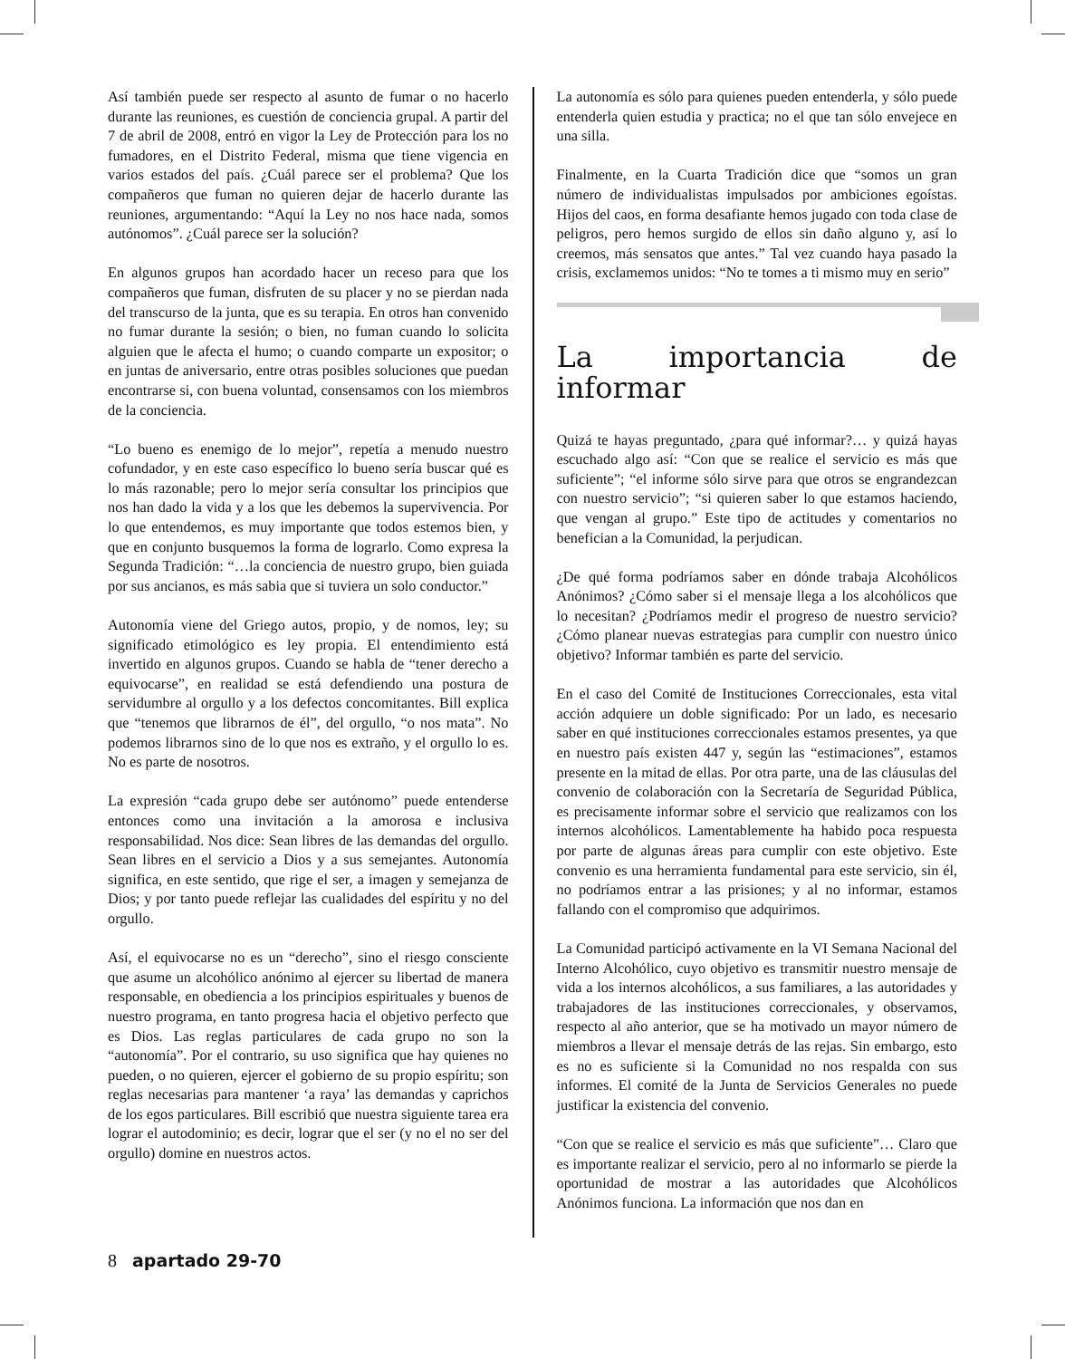Así también puede ser respecto al asunto de fumar o no hacerlo durante las reuniones, es cuestión de conciencia grupal. A partir del 7 de abril de 2008, entró en vigor la Ley de Protección para los no fumadores, en el Distrito Federal, misma que tiene vigencia en varios estados del país. ¿Cuál parece ser el problema? Que los compañeros que fuman no quieren dejar de hacerlo durante las reuniones, argumentando: “Aquí la Ley no nos hace nada, somos autónomos”. ¿Cuál parece ser la solución?
En algunos grupos han acordado hacer un receso para que los compañeros que fuman, disfruten de su placer y no se pierdan nada del transcurso de la junta, que es su terapia. En otros han convenido no fumar durante la sesión; o bien, no fuman cuando lo solicita alguien que le afecta el humo; o cuando comparte un expositor; o en juntas de aniversario, entre otras posibles soluciones que puedan encontrarse si, con buena voluntad, consensamos con los miembros de la conciencia.
“Lo bueno es enemigo de lo mejor”, repetía a menudo nuestro cofundador, y en este caso específico lo bueno sería buscar qué es lo más razonable; pero lo mejor sería consultar los principios que nos han dado la vida y a los que les debemos la supervivencia. Por lo que entendemos, es muy importante que todos estemos bien, y que en conjunto busquemos la forma de lograrlo. Como expresa la Segunda Tradición: “…la conciencia de nuestro grupo, bien guiada por sus ancianos, es más sabia que si tuviera un solo conductor.”
Autonomía viene del Griego autos, propio, y de nomos, ley; su significado etimológico es ley propia. El entendimiento está invertido en algunos grupos. Cuando se habla de “tener derecho a equivocarse”, en realidad se está defendiendo una postura de servidumbre al orgullo y a los defectos concomitantes. Bill explica que “tenemos que librarnos de él”, del orgullo, “o nos mata”. No podemos librarnos sino de lo que nos es extraño, y el orgullo lo es. No es parte de nosotros.
La expresión “cada grupo debe ser autónomo” puede entenderse entonces como una invitación a la amorosa e inclusiva responsabilidad. Nos dice: Sean libres de las demandas del orgullo. Sean libres en el servicio a Dios y a sus semejantes. Autonomía significa, en este sentido, que rige el ser, a imagen y semejanza de Dios; y por tanto puede reflejar las cualidades del espíritu y no del orgullo.
Así, el equivocarse no es un “derecho”, sino el riesgo consciente que asume un alcohólico anónimo al ejercer su libertad de manera responsable, en obediencia a los principios espirituales y buenos de nuestro programa, en tanto progresa hacia el objetivo perfecto que es Dios. Las reglas particulares de cada grupo no son la “autonomía”. Por el contrario, su uso significa que hay quienes no pueden, o no quieren, ejercer el gobierno de su propio espíritu; son reglas necesarias para mantener ‘a raya’ las demandas y caprichos de los egos particulares. Bill escribió que nuestra siguiente tarea era lograr el autodominio; es decir, lograr que el ser (y no el no ser del orgullo) domine en nuestros actos.
La autonomía es sólo para quienes pueden entenderla, y sólo puede entenderla quien estudia y practica; no el que tan sólo envejece en una silla.
Finalmente, en la Cuarta Tradición dice que “somos un gran número de individualistas impulsados por ambiciones egoístas. Hijos del caos, en forma desafiante hemos jugado con toda clase de peligros, pero hemos surgido de ellos sin daño alguno y, así lo creemos, más sensatos que antes.” Tal vez cuando haya pasado la crisis, exclamemos unidos: “No te tomes a ti mismo muy en serio”
La importancia de informar
Quizá te hayas preguntado, ¿para qué informar?… y quizá hayas escuchado algo así: “Con que se realice el servicio es más que suficiente”; “el informe sólo sirve para que otros se engrandezcan con nuestro servicio”; “si quieren saber lo que estamos haciendo, que vengan al grupo.” Este tipo de actitudes y comentarios no benefician a la Comunidad, la perjudican.
¿De qué forma podríamos saber en dónde trabaja Alcohólicos Anónimos? ¿Cómo saber si el mensaje llega a los alcohólicos que lo necesitan? ¿Podríamos medir el progreso de nuestro servicio? ¿Cómo planear nuevas estrategias para cumplir con nuestro único objetivo? Informar también es parte del servicio.
En el caso del Comité de Instituciones Correccionales, esta vital acción adquiere un doble significado: Por un lado, es necesario saber en qué instituciones correccionales estamos presentes, ya que en nuestro país existen 447 y, según las “estimaciones”, estamos presente en la mitad de ellas. Por otra parte, una de las cláusulas del convenio de colaboración con la Secretaría de Seguridad Pública, es precisamente informar sobre el servicio que realizamos con los internos alcohólicos. Lamentablemente ha habido poca respuesta por parte de algunas áreas para cumplir con este objetivo. Este convenio es una herramienta fundamental para este servicio, sin él, no podríamos entrar a las prisiones; y al no informar, estamos fallando con el compromiso que adquirimos.
La Comunidad participó activamente en la VI Semana Nacional del Interno Alcohólico, cuyo objetivo es transmitir nuestro mensaje de vida a los internos alcohólicos, a sus familiares, a las autoridades y trabajadores de las instituciones correccionales, y observamos, respecto al año anterior, que se ha motivado un mayor número de miembros a llevar el mensaje detrás de las rejas. Sin embargo, esto es no es suficiente si la Comunidad no nos respalda con sus informes. El comité de la Junta de Servicios Generales no puede justificar la existencia del convenio.
“Con que se realice el servicio es más que suficiente”… Claro que es importante realizar el servicio, pero al no informarlo se pierde la oportunidad de mostrar a las autoridades que Alcohólicos Anónimos funciona. La información que nos dan en
8 apartado 29-70